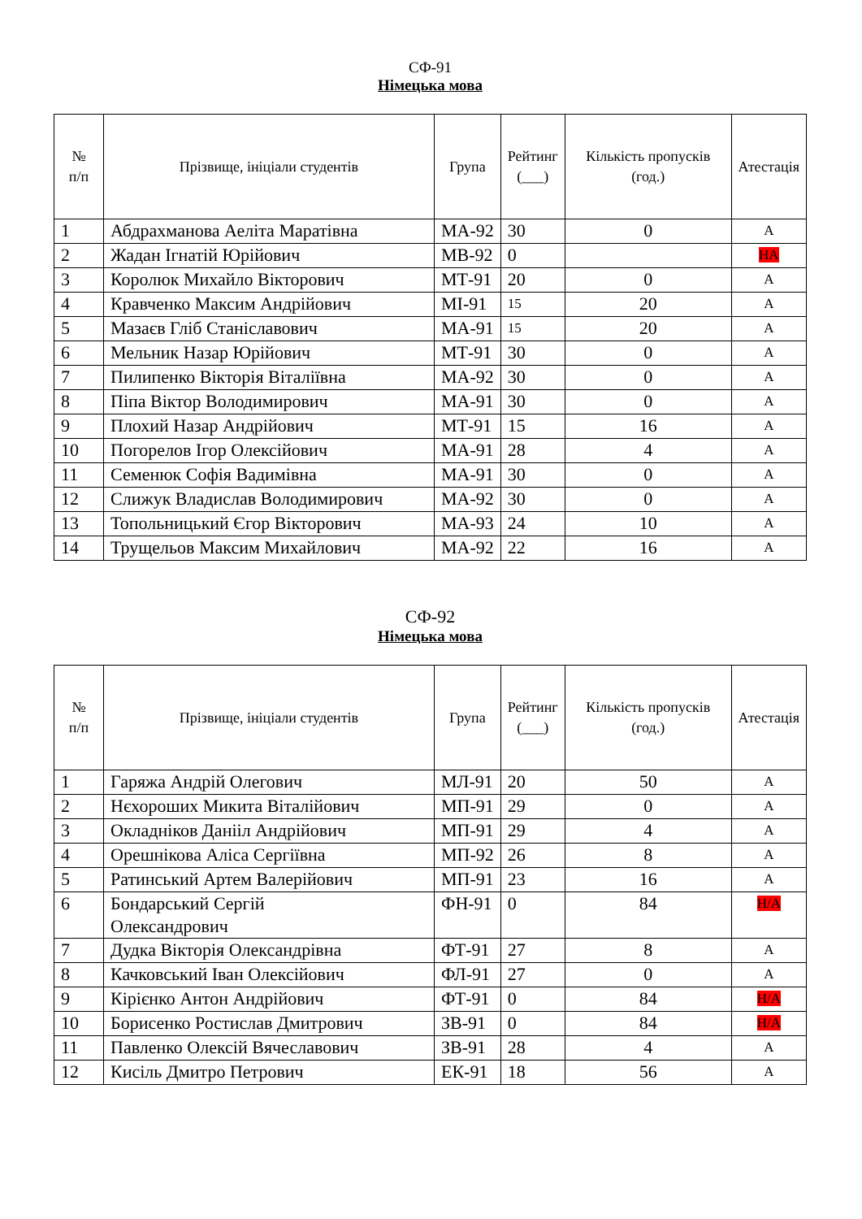СФ-91
Німецька мова
| № п/п | Прізвище, ініціали студентів | Група | Рейтинг (___) | Кількість пропусків (год.) | Атестація |
| --- | --- | --- | --- | --- | --- |
| 1 | Абдрахманова Аеліта Маратівна | МА-92 | 30 | 0 | А |
| 2 | Жадан Ігнатій Юрійович | МВ-92 | 0 | | НА |
| 3 | Королюк Михайло Вікторович | МТ-91 | 20 | 0 | А |
| 4 | Кравченко Максим Андрійович | МІ-91 | 15 | 20 | А |
| 5 | Мазаєв Гліб Станіславович | МА-91 | 15 | 20 | А |
| 6 | Мельник Назар Юрійович | МТ-91 | 30 | 0 | А |
| 7 | Пилипенко Вікторія Віталіївна | МА-92 | 30 | 0 | А |
| 8 | Піпа Віктор Володимирович | МА-91 | 30 | 0 | А |
| 9 | Плохий Назар Андрійович | МТ-91 | 15 | 16 | А |
| 10 | Погорелов Ігор Олексійович | МА-91 | 28 | 4 | А |
| 11 | Семенюк Софія Вадимівна | МА-91 | 30 | 0 | А |
| 12 | Слижук Владислав Володимирович | МА-92 | 30 | 0 | А |
| 13 | Топольницький Єгор Вікторович | МА-93 | 24 | 10 | А |
| 14 | Трущельов Максим Михайлович | МА-92 | 22 | 16 | А |
СФ-92
Німецька мова
| № п/п | Прізвище, ініціали студентів | Група | Рейтинг (___) | Кількість пропусків (год.) | Атестація |
| --- | --- | --- | --- | --- | --- |
| 1 | Гаряжа Андрій Олегович | МЛ-91 | 20 | 50 | А |
| 2 | Нєхороших Микита Віталійович | МП-91 | 29 | 0 | А |
| 3 | Окладніков Данііл Андрійович | МП-91 | 29 | 4 | А |
| 4 | Орешнікова Аліса Сергіївна | МП-92 | 26 | 8 | А |
| 5 | Ратинський Артем Валерійович | МП-91 | 23 | 16 | А |
| 6 | Бондарський Сергій Олександрович | ФН-91 | 0 | 84 | Н/А |
| 7 | Дудка Вікторія Олександрівна | ФТ-91 | 27 | 8 | А |
| 8 | Качковський Іван Олексійович | ФЛ-91 | 27 | 0 | А |
| 9 | Кірієнко Антон Андрійович | ФТ-91 | 0 | 84 | Н/А |
| 10 | Борисенко Ростислав Дмитрович | ЗВ-91 | 0 | 84 | Н/А |
| 11 | Павленко Олексій Вячеславович | ЗВ-91 | 28 | 4 | А |
| 12 | Кисіль Дмитро Петрович | ЕК-91 | 18 | 56 | А |